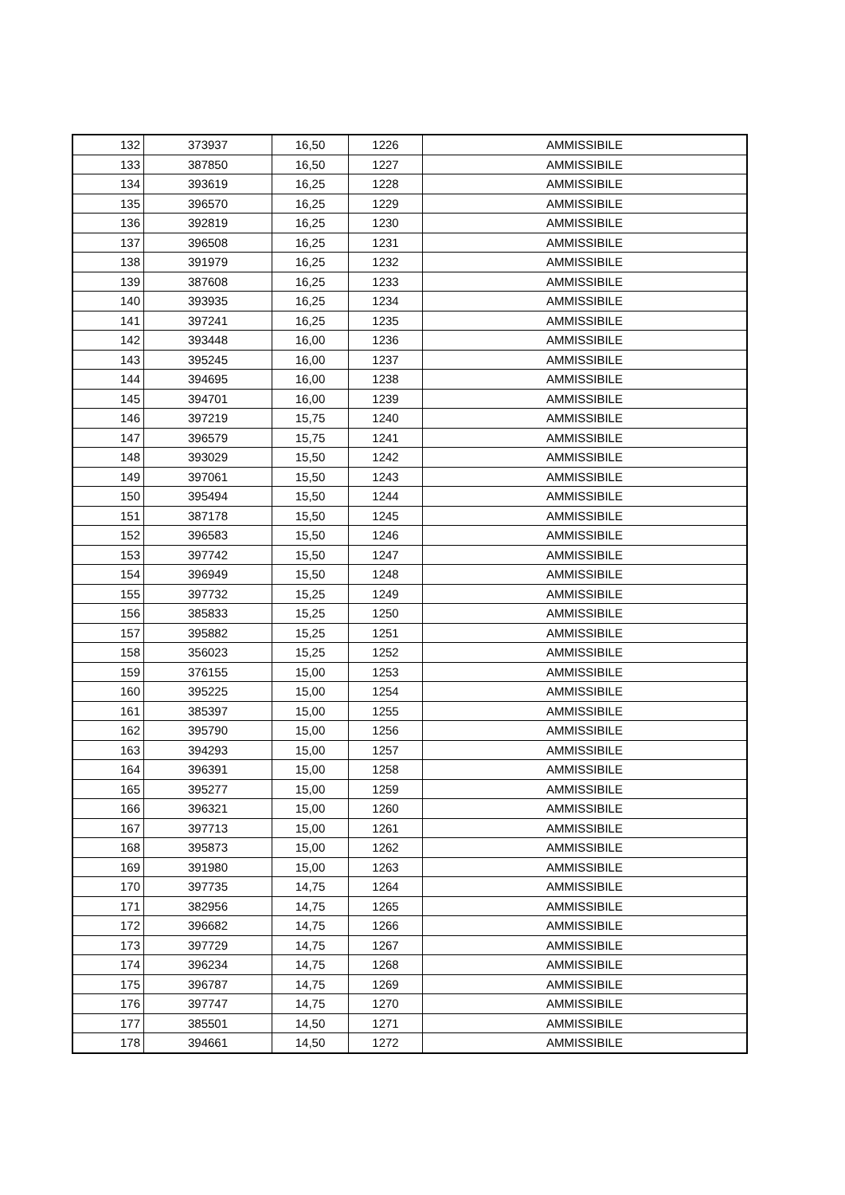| 132 | 373937 | 16,50 | 1226 | AMMISSIBILE |
| 133 | 387850 | 16,50 | 1227 | AMMISSIBILE |
| 134 | 393619 | 16,25 | 1228 | AMMISSIBILE |
| 135 | 396570 | 16,25 | 1229 | AMMISSIBILE |
| 136 | 392819 | 16,25 | 1230 | AMMISSIBILE |
| 137 | 396508 | 16,25 | 1231 | AMMISSIBILE |
| 138 | 391979 | 16,25 | 1232 | AMMISSIBILE |
| 139 | 387608 | 16,25 | 1233 | AMMISSIBILE |
| 140 | 393935 | 16,25 | 1234 | AMMISSIBILE |
| 141 | 397241 | 16,25 | 1235 | AMMISSIBILE |
| 142 | 393448 | 16,00 | 1236 | AMMISSIBILE |
| 143 | 395245 | 16,00 | 1237 | AMMISSIBILE |
| 144 | 394695 | 16,00 | 1238 | AMMISSIBILE |
| 145 | 394701 | 16,00 | 1239 | AMMISSIBILE |
| 146 | 397219 | 15,75 | 1240 | AMMISSIBILE |
| 147 | 396579 | 15,75 | 1241 | AMMISSIBILE |
| 148 | 393029 | 15,50 | 1242 | AMMISSIBILE |
| 149 | 397061 | 15,50 | 1243 | AMMISSIBILE |
| 150 | 395494 | 15,50 | 1244 | AMMISSIBILE |
| 151 | 387178 | 15,50 | 1245 | AMMISSIBILE |
| 152 | 396583 | 15,50 | 1246 | AMMISSIBILE |
| 153 | 397742 | 15,50 | 1247 | AMMISSIBILE |
| 154 | 396949 | 15,50 | 1248 | AMMISSIBILE |
| 155 | 397732 | 15,25 | 1249 | AMMISSIBILE |
| 156 | 385833 | 15,25 | 1250 | AMMISSIBILE |
| 157 | 395882 | 15,25 | 1251 | AMMISSIBILE |
| 158 | 356023 | 15,25 | 1252 | AMMISSIBILE |
| 159 | 376155 | 15,00 | 1253 | AMMISSIBILE |
| 160 | 395225 | 15,00 | 1254 | AMMISSIBILE |
| 161 | 385397 | 15,00 | 1255 | AMMISSIBILE |
| 162 | 395790 | 15,00 | 1256 | AMMISSIBILE |
| 163 | 394293 | 15,00 | 1257 | AMMISSIBILE |
| 164 | 396391 | 15,00 | 1258 | AMMISSIBILE |
| 165 | 395277 | 15,00 | 1259 | AMMISSIBILE |
| 166 | 396321 | 15,00 | 1260 | AMMISSIBILE |
| 167 | 397713 | 15,00 | 1261 | AMMISSIBILE |
| 168 | 395873 | 15,00 | 1262 | AMMISSIBILE |
| 169 | 391980 | 15,00 | 1263 | AMMISSIBILE |
| 170 | 397735 | 14,75 | 1264 | AMMISSIBILE |
| 171 | 382956 | 14,75 | 1265 | AMMISSIBILE |
| 172 | 396682 | 14,75 | 1266 | AMMISSIBILE |
| 173 | 397729 | 14,75 | 1267 | AMMISSIBILE |
| 174 | 396234 | 14,75 | 1268 | AMMISSIBILE |
| 175 | 396787 | 14,75 | 1269 | AMMISSIBILE |
| 176 | 397747 | 14,75 | 1270 | AMMISSIBILE |
| 177 | 385501 | 14,50 | 1271 | AMMISSIBILE |
| 178 | 394661 | 14,50 | 1272 | AMMISSIBILE |